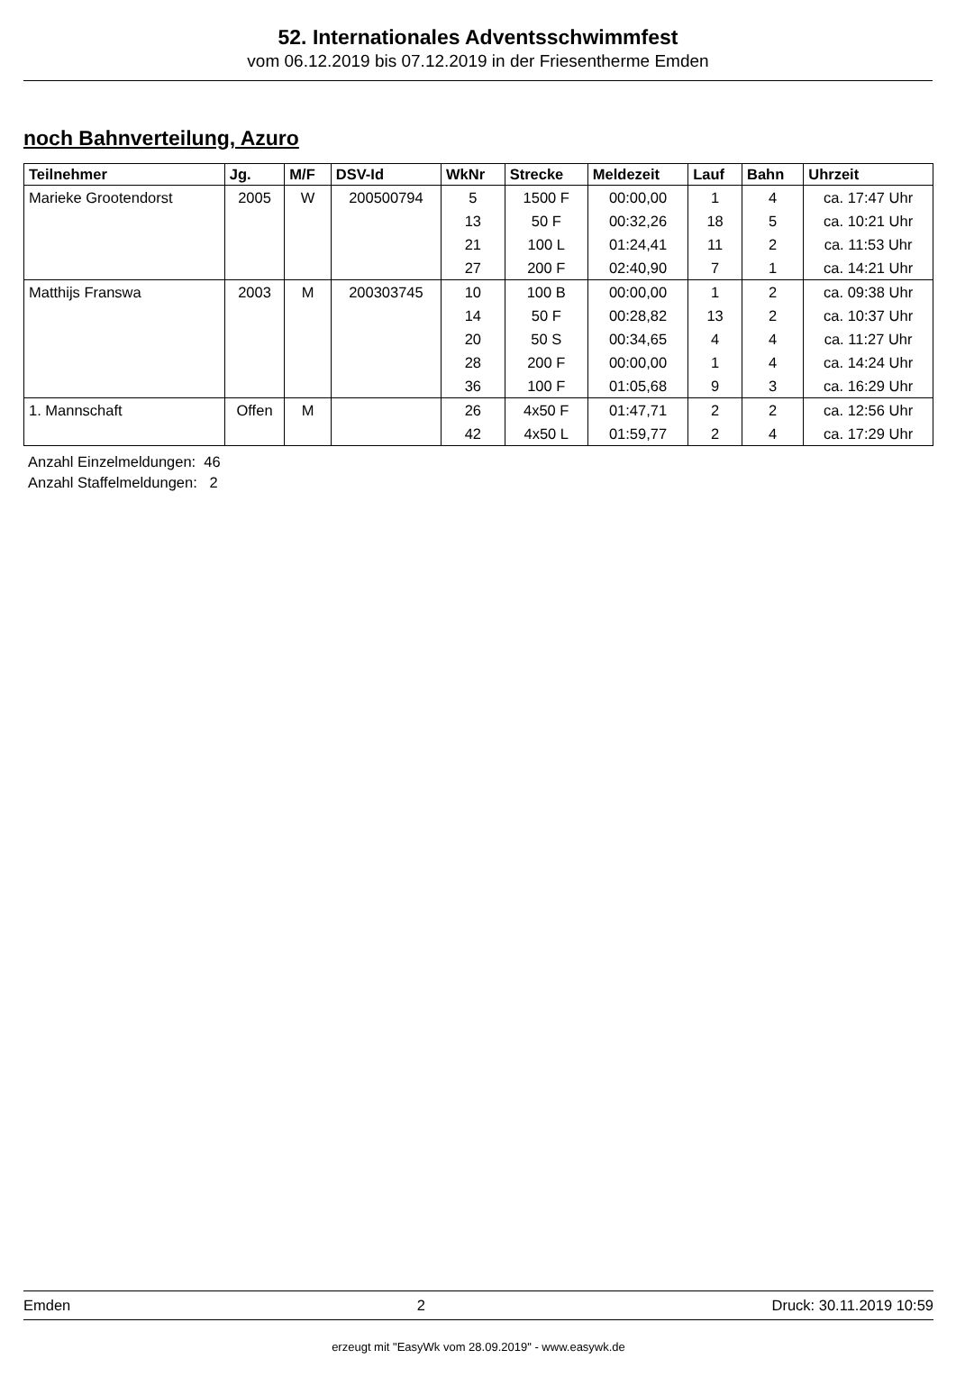52. Internationales Adventsschwimmfest
vom 06.12.2019 bis 07.12.2019 in der Friesentherme Emden
noch Bahnverteilung, Azuro
| Teilnehmer | Jg. | M/F | DSV-Id | WkNr | Strecke | Meldezeit | Lauf | Bahn | Uhrzeit |
| --- | --- | --- | --- | --- | --- | --- | --- | --- | --- |
| Marieke Grootendorst | 2005 | W | 200500794 | 5 | 1500 F | 00:00,00 | 1 | 4 | ca. 17:47 Uhr |
| | | | | 13 | 50 F | 00:32,26 | 18 | 5 | ca. 10:21 Uhr |
| | | | | 21 | 100 L | 01:24,41 | 11 | 2 | ca. 11:53 Uhr |
| | | | | 27 | 200 F | 02:40,90 | 7 | 1 | ca. 14:21 Uhr |
| Matthijs Franswa | 2003 | M | 200303745 | 10 | 100 B | 00:00,00 | 1 | 2 | ca. 09:38 Uhr |
| | | | | 14 | 50 F | 00:28,82 | 13 | 2 | ca. 10:37 Uhr |
| | | | | 20 | 50 S | 00:34,65 | 4 | 4 | ca. 11:27 Uhr |
| | | | | 28 | 200 F | 00:00,00 | 1 | 4 | ca. 14:24 Uhr |
| | | | | 36 | 100 F | 01:05,68 | 9 | 3 | ca. 16:29 Uhr |
| 1. Mannschaft | Offen | M | | 26 | 4x50 F | 01:47,71 | 2 | 2 | ca. 12:56 Uhr |
| | | | | 42 | 4x50 L | 01:59,77 | 2 | 4 | ca. 17:29 Uhr |
Anzahl Einzelmeldungen: 46
Anzahl Staffelmeldungen: 2
Emden 2 Druck: 30.11.2019 10:59
erzeugt mit "EasyWk vom 28.09.2019" - www.easywk.de